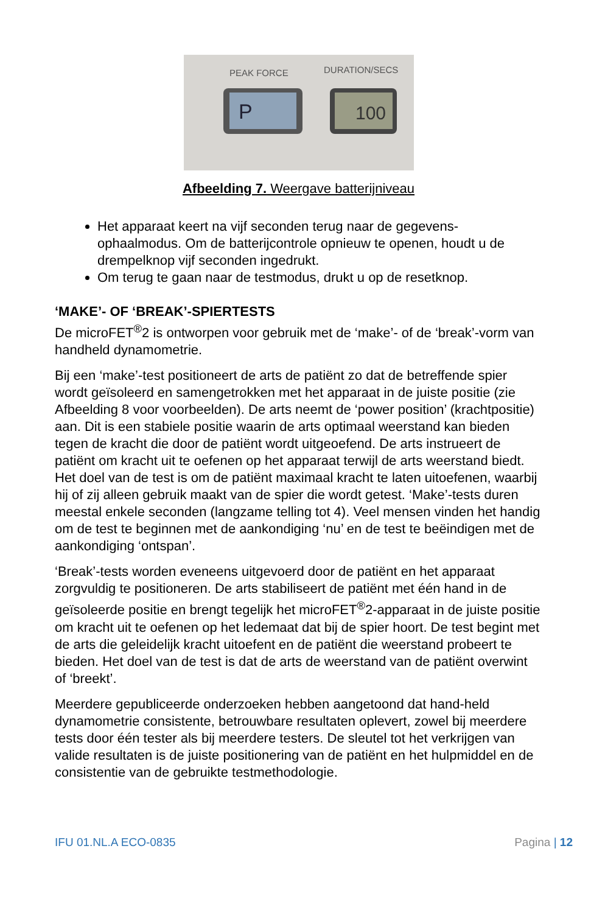PEAK FORCE
DURATION/SECS
P
100
Afbeelding 7. Weergave batterijniveau
Het apparaat keert na vijf seconden terug naar de gegevens-ophaalmodus. Om de batterijcontrole opnieuw te openen, houdt u de drempelknop vijf seconden ingedrukt.
Om terug te gaan naar de testmodus, drukt u op de resetknop.
‘MAKE’- OF ‘BREAK’-SPIERTESTS
De microFET<sup>®</sup>2 is ontworpen voor gebruik met de ‘make’- of de ‘break’-vorm van handheld dynamometrie.
Bij een ‘make’-test positioneert de arts de patiënt zo dat de betreffende spier wordt geïsoleerd en samengetrokken met het apparaat in de juiste positie (zie Afbeelding 8 voor voorbeelden). De arts neemt de ‘power position’ (krachtpositie) aan. Dit is een stabiele positie waarin de arts optimaal weerstand kan bieden tegen de kracht die door de patiënt wordt uitgeoefend. De arts instrueert de patiënt om kracht uit te oefenen op het apparaat terwijl de arts weerstand biedt. Het doel van de test is om de patiënt maximaal kracht te laten uitoefenen, waarbij hij of zij alleen gebruik maakt van de spier die wordt getest. ‘Make’-tests duren meestal enkele seconden (langzame telling tot 4). Veel mensen vinden het handig om de test te beginnen met de aankondiging ‘nu’ en de test te beëindigen met de aankondiging ‘ontspan’.
‘Break’-tests worden eveneens uitgevoerd door de patiënt en het apparaat zorgvuldig te positioneren. De arts stabiliseert de patiënt met één hand in de geïsoleerde positie en brengt tegelijk het microFET<sup>®</sup>2-apparaat in de juiste positie om kracht uit te oefenen op het ledemaat dat bij de spier hoort. De test begint met de arts die geleidelijk kracht uitoefent en de patiënt die weerstand probeert te bieden. Het doel van de test is dat de arts de weerstand van de patiënt overwint of ‘breekt’.
Meerdere gepubliceerde onderzoeken hebben aangetoond dat hand-held dynamometrie consistente, betrouwbare resultaten oplevert, zowel bij meerdere tests door één tester als bij meerdere testers. De sleutel tot het verkrijgen van valide resultaten is de juiste positionering van de patiënt en het hulpmiddel en de consistentie van de gebruikte testmethodologie.
IFU 01.NL.A ECO-0835 Pagina | 12